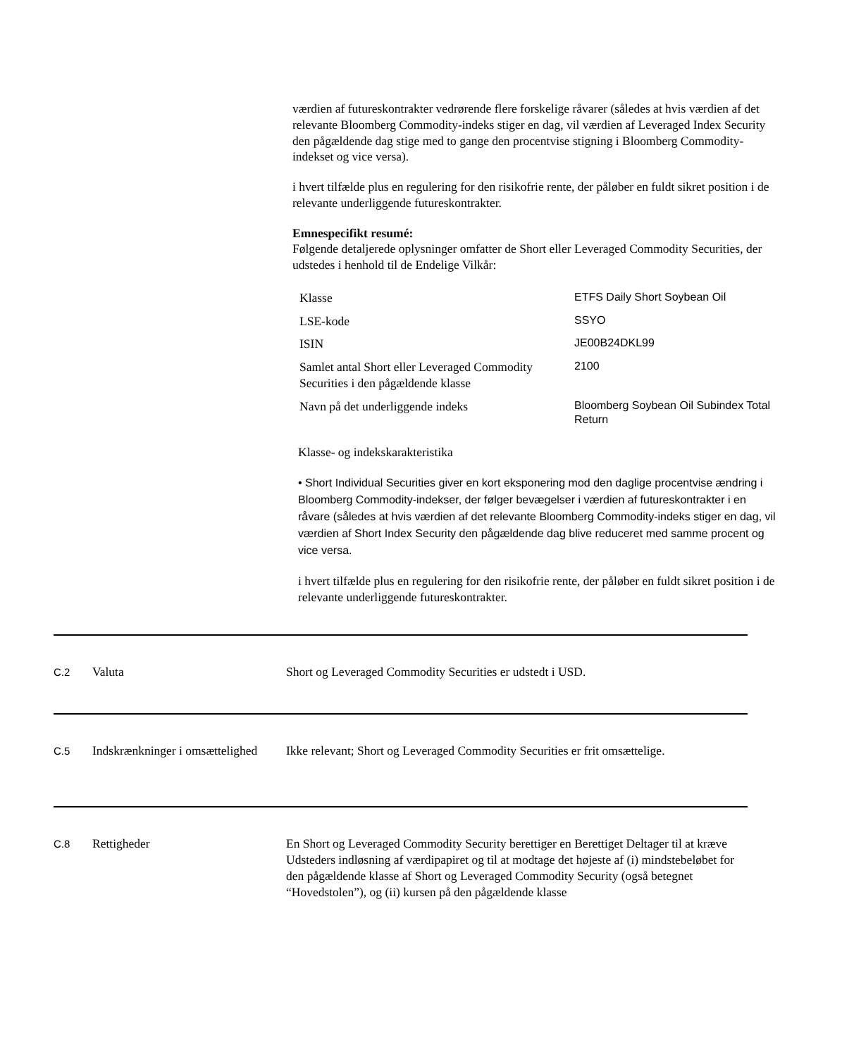værdien af futureskontrakter vedrørende flere forskelige råvarer (således at hvis værdien af det relevante Bloomberg Commodity-indeks stiger en dag, vil værdien af Leveraged Index Security den pågældende dag stige med to gange den procentvise stigning i Bloomberg Commodity-indekset og vice versa).
i hvert tilfælde plus en regulering for den risikofrie rente, der påløber en fuldt sikret position i de relevante underliggende futureskontrakter.
Emnespecifikt resumé:
Følgende detaljerede oplysninger omfatter de Short eller Leveraged Commodity Securities, der udstedes i henhold til de Endelige Vilkår:
| Klasse | ETFS Daily Short Soybean Oil |
| LSE-kode | SSYO |
| ISIN | JE00B24DKL99 |
| Samlet antal Short eller Leveraged Commodity Securities i den pågældende klasse | 2100 |
| Navn på det underliggende indeks | Bloomberg Soybean Oil Subindex Total Return |
Klasse- og indekskarakteristika
• Short Individual Securities giver en kort eksponering mod den daglige procentvise ændring i Bloomberg Commodity-indekser, der følger bevægelser i værdien af futureskontrakter i en råvare (således at hvis værdien af det relevante Bloomberg Commodity-indeks stiger en dag, vil værdien af Short Index Security den pågældende dag blive reduceret med samme procent og vice versa.
i hvert tilfælde plus en regulering for den risikofrie rente, der påløber en fuldt sikret position i de relevante underliggende futureskontrakter.
C.2
Valuta Short og Leveraged Commodity Securities er udstedt i USD.
C.5
Indskrænkninger i omsættelighed
Ikke relevant; Short og Leveraged Commodity Securities er frit omsættelige.
C.8
Rettigheder En Short og Leveraged Commodity Security berettiger en Berettiget Deltager til at kræve Udsteders indløsning af værdipapiret og til at modtage det højeste af (i) mindstebeløbet for den pågældende klasse af Short og Leveraged Commodity Security (også betegnet “Hovedstolen”), og (ii) kursen på den pågældende klasse